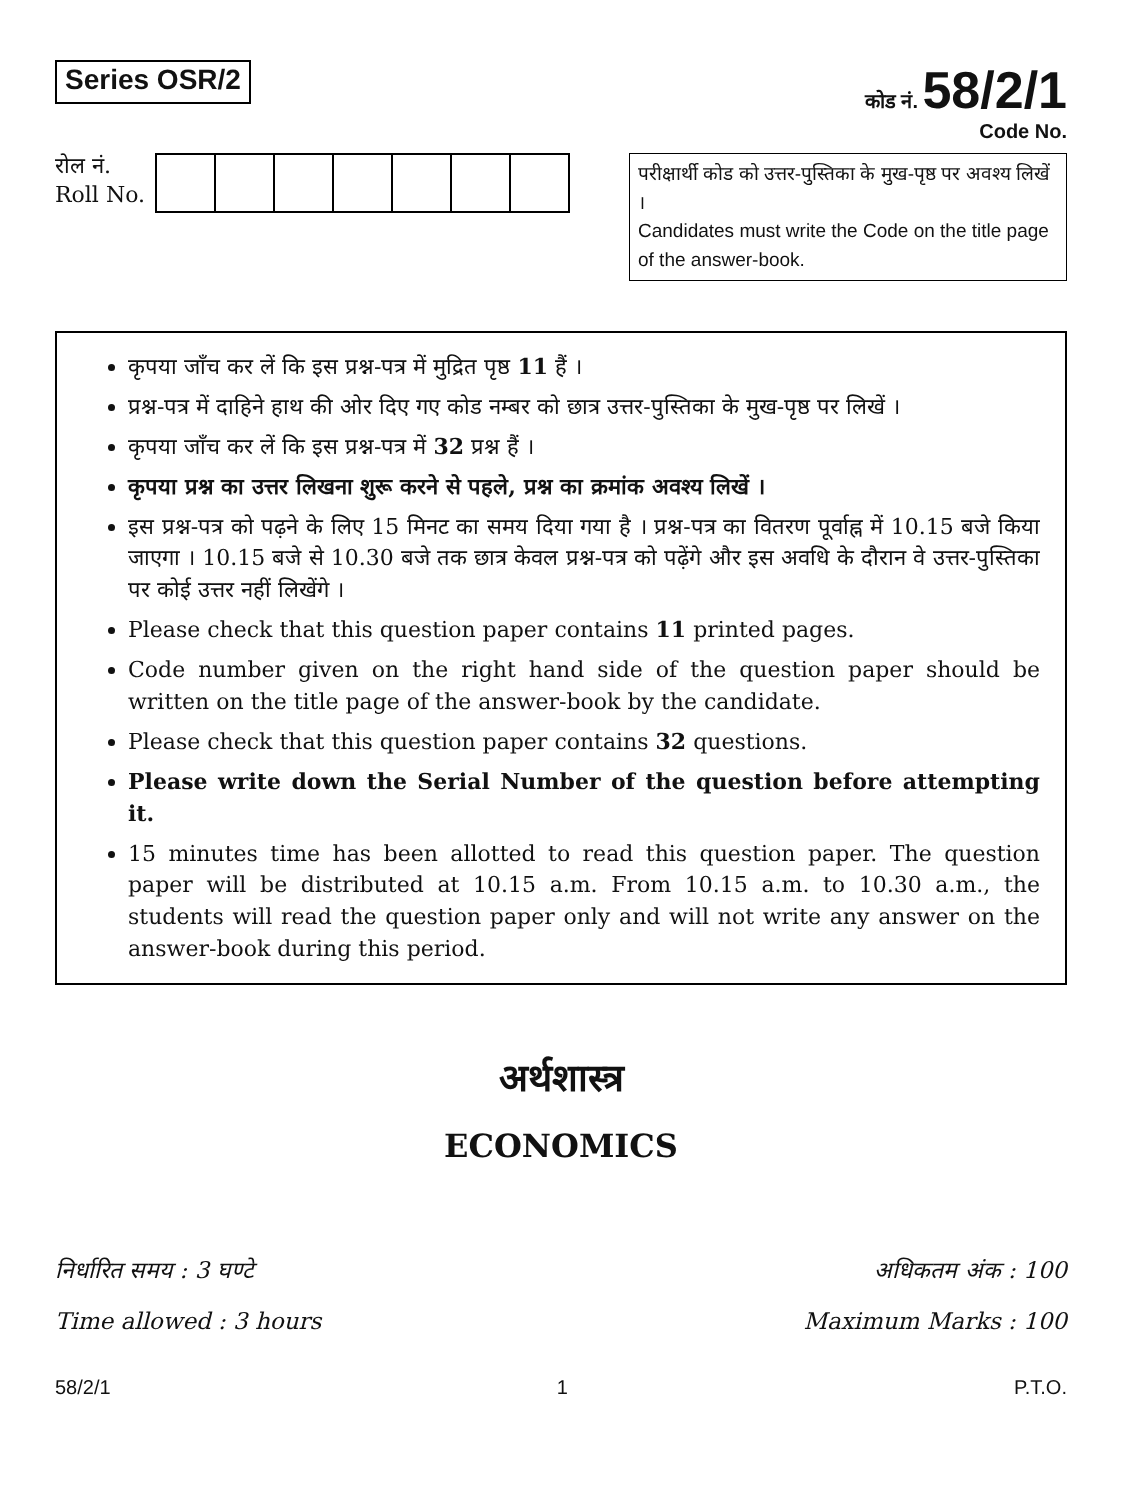Series OSR/2
कोड नं. 58/2/1
Code No.
रोल नं.
Roll No.
परीक्षार्थी कोड को उत्तर-पुस्तिका के मुख-पृष्ठ पर अवश्य लिखें ।
Candidates must write the Code on the title page of the answer-book.
कृपया जाँच कर लें कि इस प्रश्न-पत्र में मुद्रित पृष्ठ 11 हैं ।
प्रश्न-पत्र में दाहिने हाथ की ओर दिए गए कोड नम्बर को छात्र उत्तर-पुस्तिका के मुख-पृष्ठ पर लिखें ।
कृपया जाँच कर लें कि इस प्रश्न-पत्र में 32 प्रश्न हैं ।
कृपया प्रश्न का उत्तर लिखना शुरू करने से पहले, प्रश्न का क्रमांक अवश्य लिखें ।
इस प्रश्न-पत्र को पढ़ने के लिए 15 मिनट का समय दिया गया है । प्रश्न-पत्र का वितरण पूर्वाह्न में 10.15 बजे किया जाएगा । 10.15 बजे से 10.30 बजे तक छात्र केवल प्रश्न-पत्र को पढ़ेंगे और इस अवधि के दौरान वे उत्तर-पुस्तिका पर कोई उत्तर नहीं लिखेंगे ।
Please check that this question paper contains 11 printed pages.
Code number given on the right hand side of the question paper should be written on the title page of the answer-book by the candidate.
Please check that this question paper contains 32 questions.
Please write down the Serial Number of the question before attempting it.
15 minutes time has been allotted to read this question paper. The question paper will be distributed at 10.15 a.m. From 10.15 a.m. to 10.30 a.m., the students will read the question paper only and will not write any answer on the answer-book during this period.
अर्थशास्त्र
ECONOMICS
निर्धारित समय : 3 घण्टे
Time allowed : 3 hours
अधिकतम अंक : 100
Maximum Marks : 100
58/2/1 1 P.T.O.